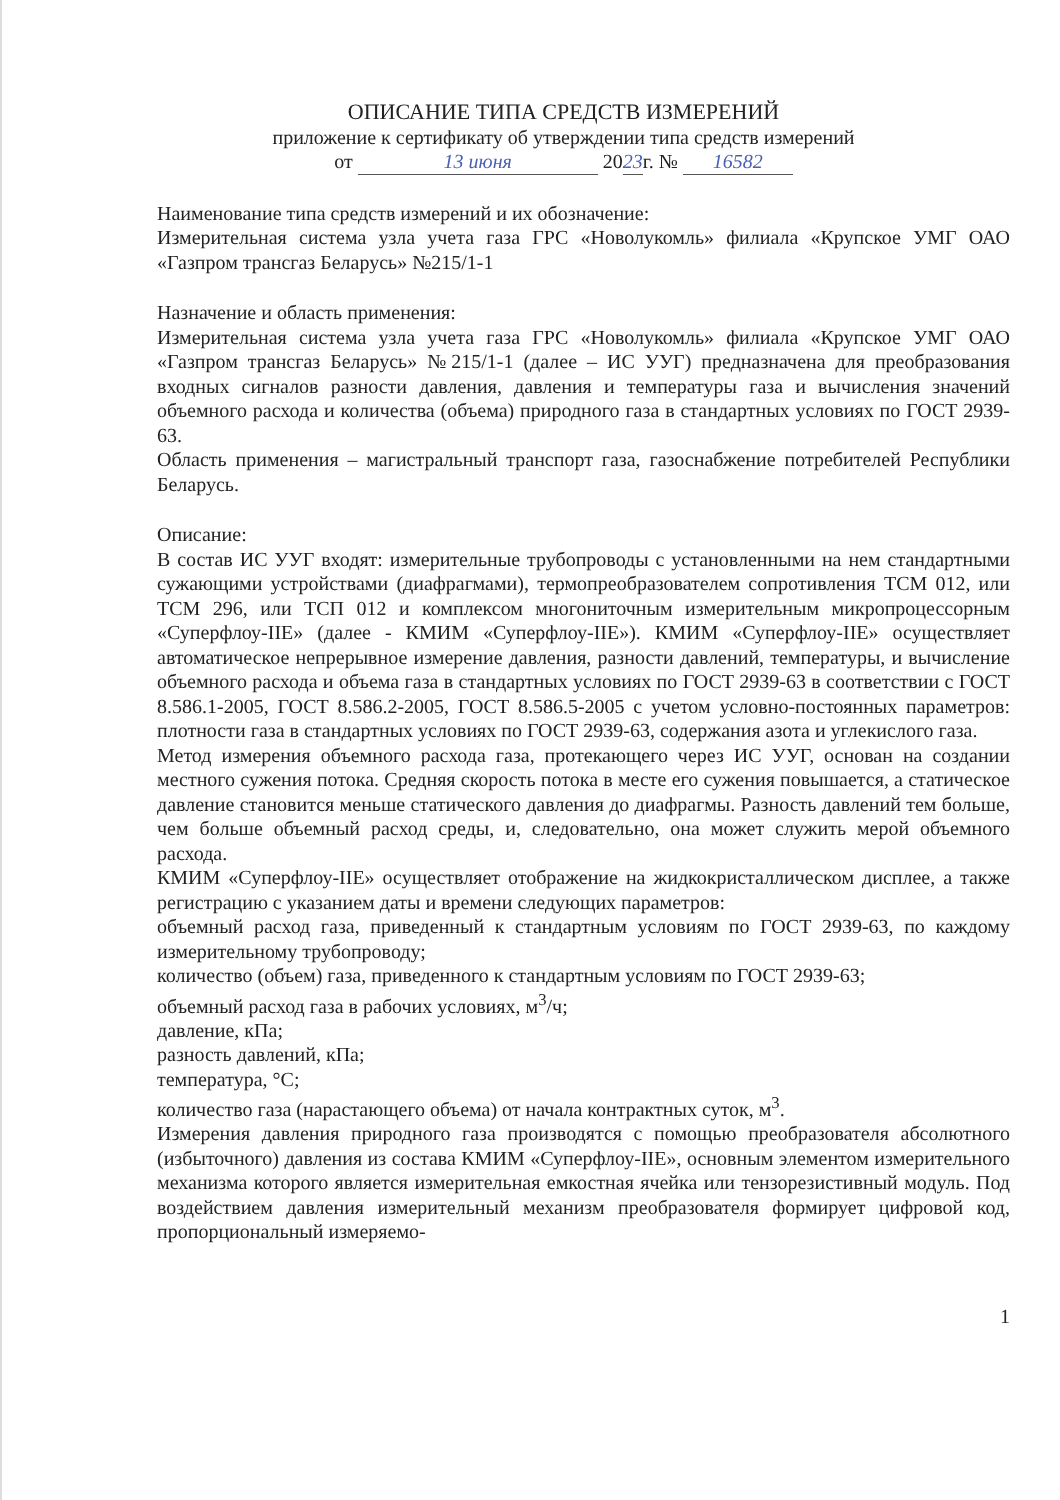ОПИСАНИЕ ТИПА СРЕДСТВ ИЗМЕРЕНИЙ
приложение к сертификату об утверждении типа средств измерений
от 13 июня 2023г. № 16582
Наименование типа средств измерений и их обозначение:
Измерительная система узла учета газа ГРС «Новолукомль» филиала «Крупское УМГ ОАО «Газпром трансгаз Беларусь» №215/1-1
Назначение и область применения:
Измерительная система узла учета газа ГРС «Новолукомль» филиала «Крупское УМГ ОАО «Газпром трансгаз Беларусь» №215/1-1 (далее – ИС УУГ) предназначена для преобразования входных сигналов разности давления, давления и температуры газа и вычисления значений объемного расхода и количества (объема) природного газа в стандартных условиях по ГОСТ 2939-63.
Область применения – магистральный транспорт газа, газоснабжение потребителей Республики Беларусь.
Описание:
В состав ИС УУГ входят: измерительные трубопроводы с установленными на нем стандартными сужающими устройствами (диафрагмами), термопреобразователем сопротивления ТСМ 012, или ТСМ 296, или ТСП 012 и комплексом многониточным измерительным микропроцессорным «Суперфлоу-IIЕ» (далее - КМИМ «Суперфлоу-IIЕ»). КМИМ «Суперфлоу-IIЕ» осуществляет автоматическое непрерывное измерение давления, разности давлений, температуры, и вычисление объемного расхода и объема газа в стандартных условиях по ГОСТ 2939-63 в соответствии с ГОСТ 8.586.1-2005, ГОСТ 8.586.2-2005, ГОСТ 8.586.5-2005 с учетом условно-постоянных параметров: плотности газа в стандартных условиях по ГОСТ 2939-63, содержания азота и углекислого газа.
Метод измерения объемного расхода газа, протекающего через ИС УУГ, основан на создании местного сужения потока. Средняя скорость потока в месте его сужения повышается, а статическое давление становится меньше статического давления до диафрагмы. Разность давлений тем больше, чем больше объемный расход среды, и, следовательно, она может служить мерой объемного расхода.
КМИМ «Суперфлоу-IIЕ» осуществляет отображение на жидкокристаллическом дисплее, а также регистрацию с указанием даты и времени следующих параметров:
объемный расход газа, приведенный к стандартным условиям по ГОСТ 2939-63, по каждому измерительному трубопроводу;
количество (объем) газа, приведенного к стандартным условиям по ГОСТ 2939-63;
объемный расход газа в рабочих условиях, м<sup>3</sup>/ч;
давление, кПа;
разность давлений, кПа;
температура, °С;
количество газа (нарастающего объема) от начала контрактных суток, м<sup>3</sup>.
Измерения давления природного газа производятся с помощью преобразователя абсолютного (избыточного) давления из состава КМИМ «Суперфлоу-IIЕ», основным элементом измерительного механизма которого является измерительная емкостная ячейка или тензорезистивный модуль. Под воздействием давления измерительный механизм преобразователя формирует цифровой код, пропорциональный измеряемо-
1